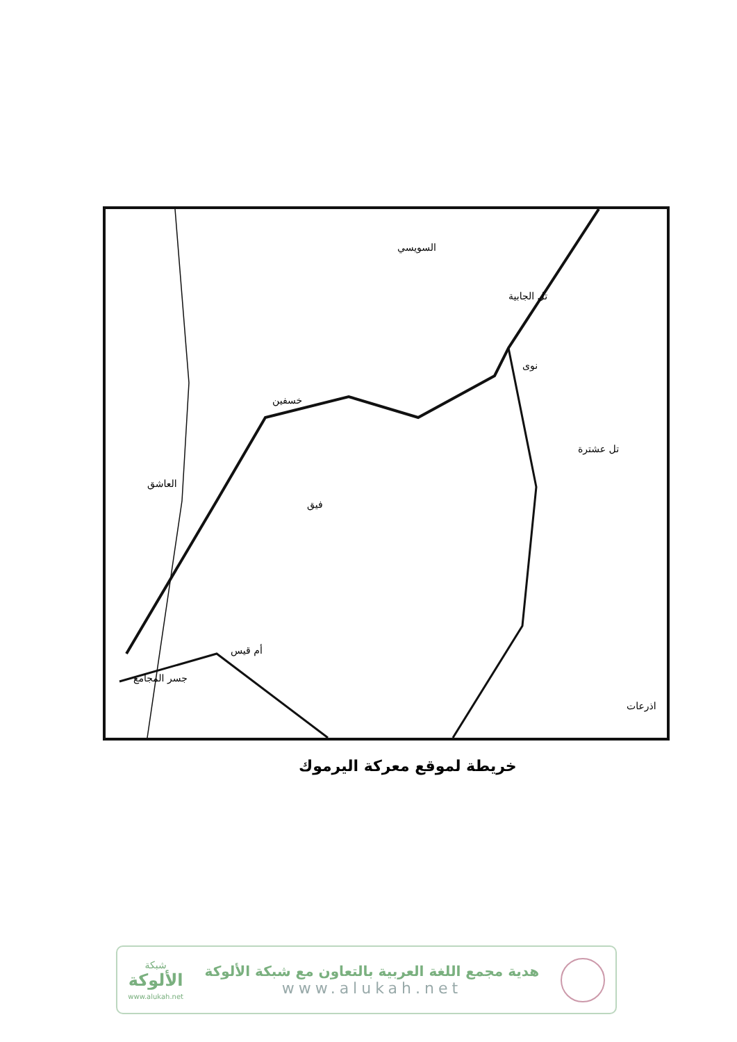السويسي
تل الجابية
نوى
خسفين
فيق
تل عشترة
اذرعات
جسر المجامع
أم قيس
العاشق
خريطة لموقع معركة اليرموك
هدية مجمع اللغة العربية بالتعاون مع شبكة الألوكة
www.alukah.net
شبكة
الألوكة
www.alukah.net